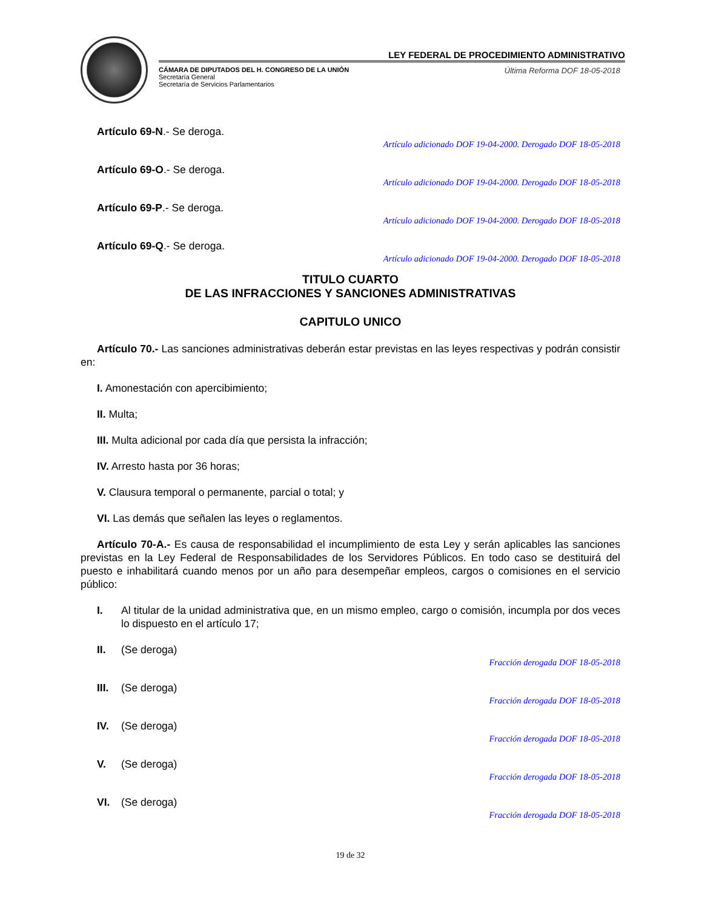LEY FEDERAL DE PROCEDIMIENTO ADMINISTRATIVO
CÁMARA DE DIPUTADOS DEL H. CONGRESO DE LA UNIÓN
Secretaría General
Secretaría de Servicios Parlamentarios
Última Reforma DOF 18-05-2018
Artículo 69-N.- Se deroga.
Artículo adicionado DOF 19-04-2000. Derogado DOF 18-05-2018
Artículo 69-O.- Se deroga.
Artículo adicionado DOF 19-04-2000. Derogado DOF 18-05-2018
Artículo 69-P.- Se deroga.
Artículo adicionado DOF 19-04-2000. Derogado DOF 18-05-2018
Artículo 69-Q.- Se deroga.
Artículo adicionado DOF 19-04-2000. Derogado DOF 18-05-2018
TITULO CUARTO
DE LAS INFRACCIONES Y SANCIONES ADMINISTRATIVAS
CAPITULO UNICO
Artículo 70.- Las sanciones administrativas deberán estar previstas en las leyes respectivas y podrán consistir en:
I. Amonestación con apercibimiento;
II. Multa;
III. Multa adicional por cada día que persista la infracción;
IV. Arresto hasta por 36 horas;
V. Clausura temporal o permanente, parcial o total; y
VI. Las demás que señalen las leyes o reglamentos.
Artículo 70-A.- Es causa de responsabilidad el incumplimiento de esta Ley y serán aplicables las sanciones previstas en la Ley Federal de Responsabilidades de los Servidores Públicos. En todo caso se destituirá del puesto e inhabilitará cuando menos por un año para desempeñar empleos, cargos o comisiones en el servicio público:
I. Al titular de la unidad administrativa que, en un mismo empleo, cargo o comisión, incumpla por dos veces lo dispuesto en el artículo 17;
II. (Se deroga)
Fracción derogada DOF 18-05-2018
III. (Se deroga)
Fracción derogada DOF 18-05-2018
IV. (Se deroga)
Fracción derogada DOF 18-05-2018
V. (Se deroga)
Fracción derogada DOF 18-05-2018
VI. (Se deroga)
Fracción derogada DOF 18-05-2018
19 de 32